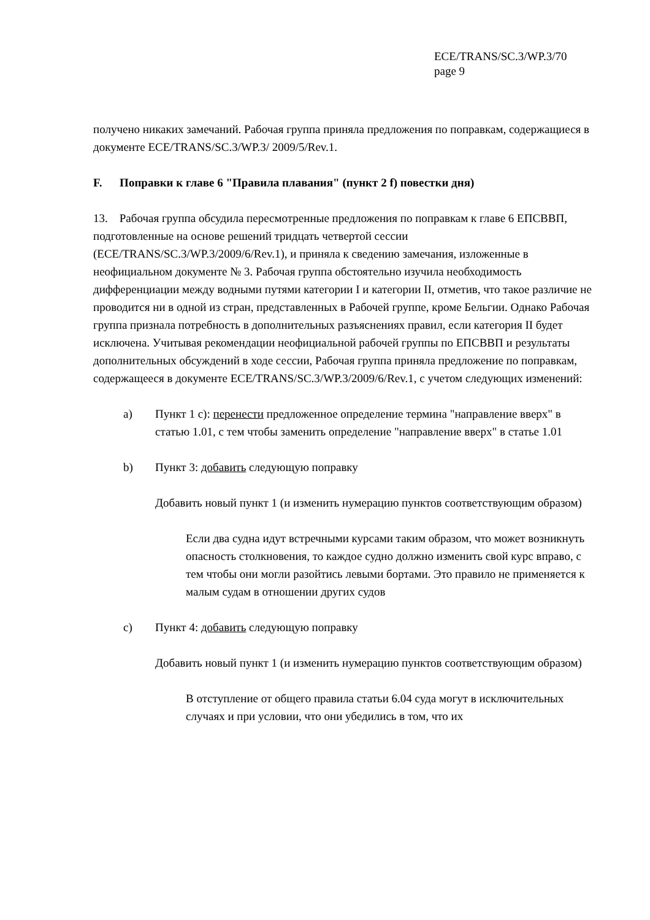ECE/TRANS/SC.3/WP.3/70
page 9
получено никаких замечаний. Рабочая группа приняла предложения по поправкам, содержащиеся в документе ECE/TRANS/SC.3/WP.3/ 2009/5/Rev.1.
F. Поправки к главе 6 "Правила плавания" (пункт 2 f) повестки дня)
13. Рабочая группа обсудила пересмотренные предложения по поправкам к главе 6 ЕПСВВП, подготовленные на основе решений тридцать четвертой сессии (ECE/TRANS/SC.3/WP.3/2009/6/Rev.1), и приняла к сведению замечания, изложенные в неофициальном документе № 3. Рабочая группа обстоятельно изучила необходимость дифференциации между водными путями категории I и категории II, отметив, что такое различие не проводится ни в одной из стран, представленных в Рабочей группе, кроме Бельгии. Однако Рабочая группа признала потребность в дополнительных разъяснениях правил, если категория II будет исключена. Учитывая рекомендации неофициальной рабочей группы по ЕПСВВП и результаты дополнительных обсуждений в ходе сессии, Рабочая группа приняла предложение по поправкам, содержащееся в документе ECE/TRANS/SC.3/WP.3/2009/6/Rev.1, с учетом следующих изменений:
a) Пункт 1 c): перенести предложенное определение термина "направление вверх" в статью 1.01, с тем чтобы заменить определение "направление вверх" в статье 1.01
b) Пункт 3: добавить следующую поправку
Добавить новый пункт 1 (и изменить нумерацию пунктов соответствующим образом)
Если два судна идут встречными курсами таким образом, что может возникнуть опасность столкновения, то каждое судно должно изменить свой курс вправо, с тем чтобы они могли разойтись левыми бортами. Это правило не применяется к малым судам в отношении других судов
c) Пункт 4: добавить следующую поправку
Добавить новый пункт 1 (и изменить нумерацию пунктов соответствующим образом)
В отступление от общего правила статьи 6.04 суда могут в исключительных случаях и при условии, что они убедились в том, что их